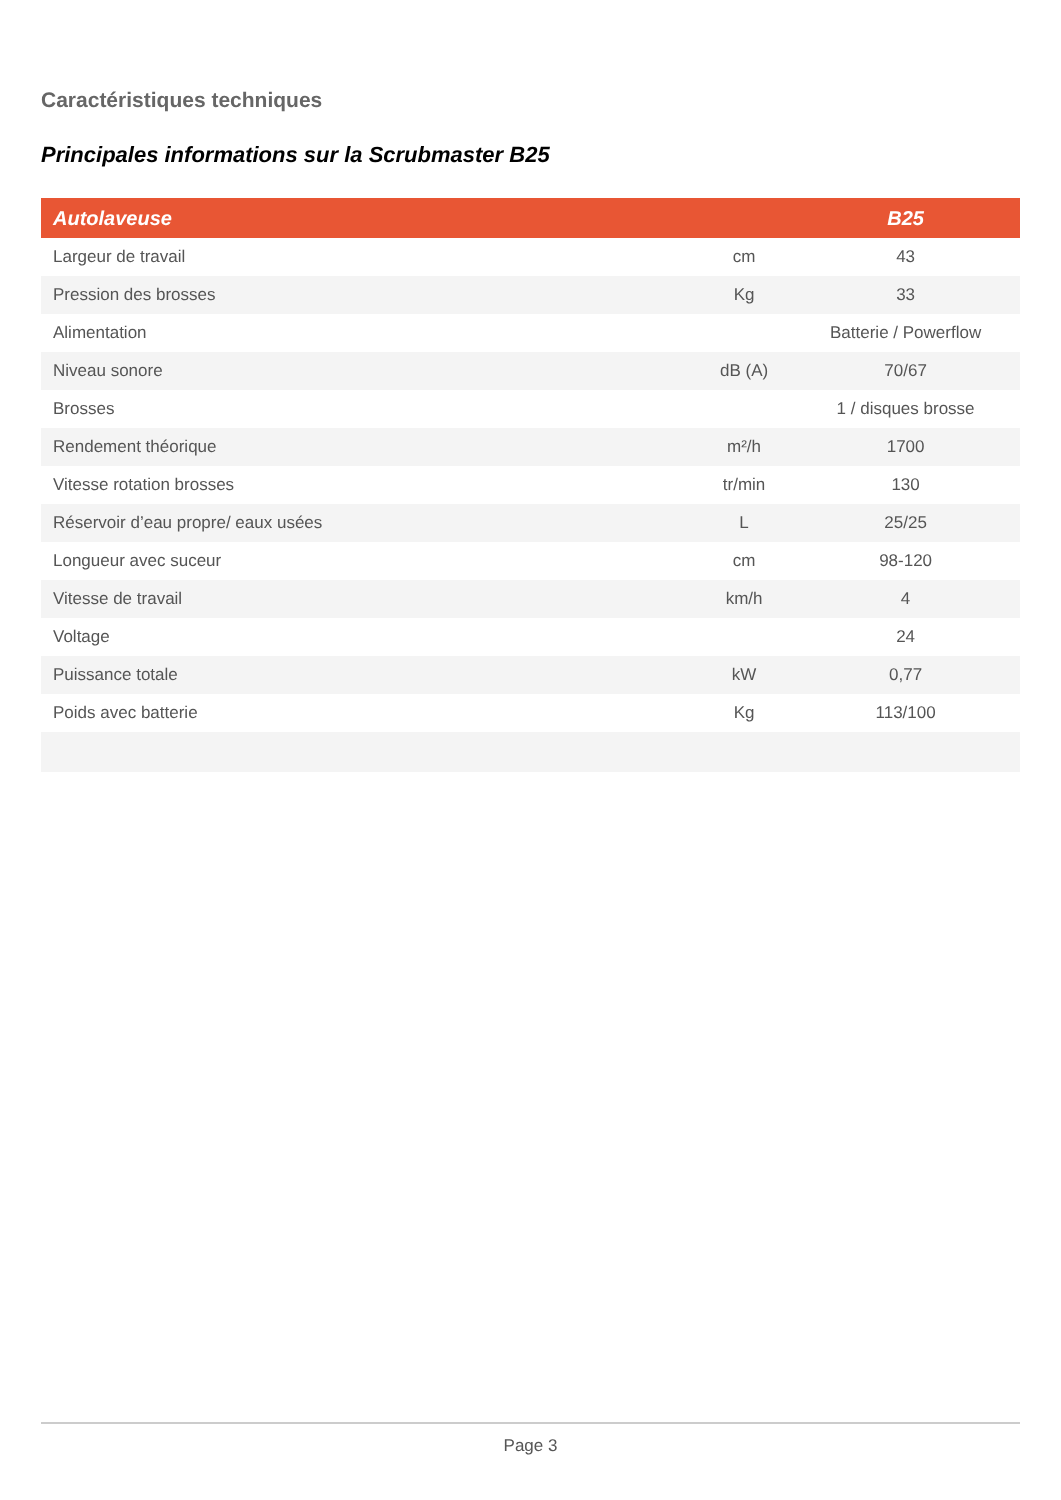Caractéristiques techniques
Principales informations sur la Scrubmaster B25
| Autolaveuse | | B25 |
| --- | --- | --- |
| Largeur de travail | cm | 43 |
| Pression des brosses | Kg | 33 |
| Alimentation | | Batterie / Powerflow |
| Niveau sonore | dB (A) | 70/67 |
| Brosses | | 1 / disques brosse |
| Rendement théorique | m²/h | 1700 |
| Vitesse rotation brosses | tr/min | 130 |
| Réservoir d’eau propre/ eaux usées | L | 25/25 |
| Longueur avec suceur | cm | 98-120 |
| Vitesse de travail | km/h | 4 |
| Voltage | | 24 |
| Puissance totale | kW | 0,77 |
| Poids avec batterie | Kg | 113/100 |
Page 3